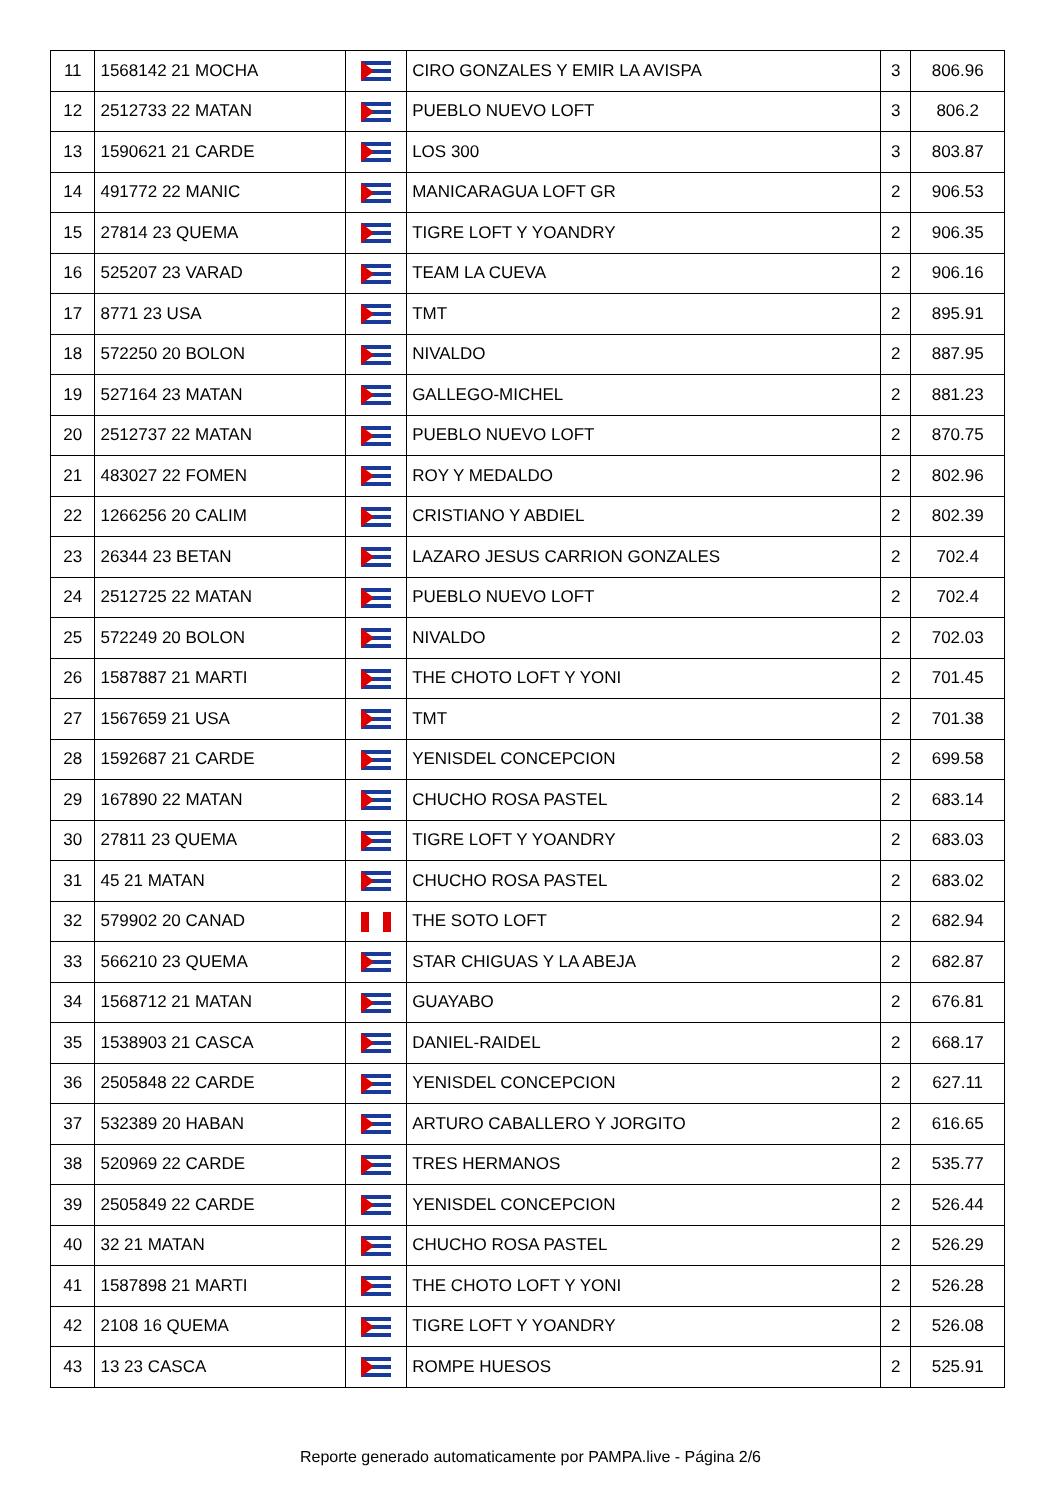| 11 | 1568142 21 MOCHA | | CIRO GONZALES Y EMIR LA AVISPA | 3 | 806.96 |
| 12 | 2512733 22 MATAN | | PUEBLO NUEVO LOFT | 3 | 806.2 |
| 13 | 1590621 21 CARDE | | LOS 300 | 3 | 803.87 |
| 14 | 491772 22 MANIC | | MANICARAGUA LOFT GR | 2 | 906.53 |
| 15 | 27814 23 QUEMA | | TIGRE LOFT Y YOANDRY | 2 | 906.35 |
| 16 | 525207 23 VARAD | | TEAM LA CUEVA | 2 | 906.16 |
| 17 | 8771 23 USA | | TMT | 2 | 895.91 |
| 18 | 572250 20 BOLON | | NIVALDO | 2 | 887.95 |
| 19 | 527164 23 MATAN | | GALLEGO-MICHEL | 2 | 881.23 |
| 20 | 2512737 22 MATAN | | PUEBLO NUEVO LOFT | 2 | 870.75 |
| 21 | 483027 22 FOMEN | | ROY Y MEDALDO | 2 | 802.96 |
| 22 | 1266256 20 CALIM | | CRISTIANO Y ABDIEL | 2 | 802.39 |
| 23 | 26344 23 BETAN | | LAZARO JESUS CARRION GONZALES | 2 | 702.4 |
| 24 | 2512725 22 MATAN | | PUEBLO NUEVO LOFT | 2 | 702.4 |
| 25 | 572249 20 BOLON | | NIVALDO | 2 | 702.03 |
| 26 | 1587887 21 MARTI | | THE CHOTO LOFT Y YONI | 2 | 701.45 |
| 27 | 1567659 21 USA | | TMT | 2 | 701.38 |
| 28 | 1592687 21 CARDE | | YENISDEL CONCEPCION | 2 | 699.58 |
| 29 | 167890 22 MATAN | | CHUCHO ROSA PASTEL | 2 | 683.14 |
| 30 | 27811 23 QUEMA | | TIGRE LOFT Y YOANDRY | 2 | 683.03 |
| 31 | 45 21 MATAN | | CHUCHO ROSA PASTEL | 2 | 683.02 |
| 32 | 579902 20 CANAD | | THE SOTO LOFT | 2 | 682.94 |
| 33 | 566210 23 QUEMA | | STAR CHIGUAS Y LA ABEJA | 2 | 682.87 |
| 34 | 1568712 21 MATAN | | GUAYABO | 2 | 676.81 |
| 35 | 1538903 21 CASCA | | DANIEL-RAIDEL | 2 | 668.17 |
| 36 | 2505848 22 CARDE | | YENISDEL CONCEPCION | 2 | 627.11 |
| 37 | 532389 20 HABAN | | ARTURO CABALLERO Y JORGITO | 2 | 616.65 |
| 38 | 520969 22 CARDE | | TRES HERMANOS | 2 | 535.77 |
| 39 | 2505849 22 CARDE | | YENISDEL CONCEPCION | 2 | 526.44 |
| 40 | 32 21 MATAN | | CHUCHO ROSA PASTEL | 2 | 526.29 |
| 41 | 1587898 21 MARTI | | THE CHOTO LOFT Y YONI | 2 | 526.28 |
| 42 | 2108 16 QUEMA | | TIGRE LOFT Y YOANDRY | 2 | 526.08 |
| 43 | 13 23 CASCA | | ROMPE HUESOS | 2 | 525.91 |
Reporte generado automaticamente por PAMPA.live - Página 2/6